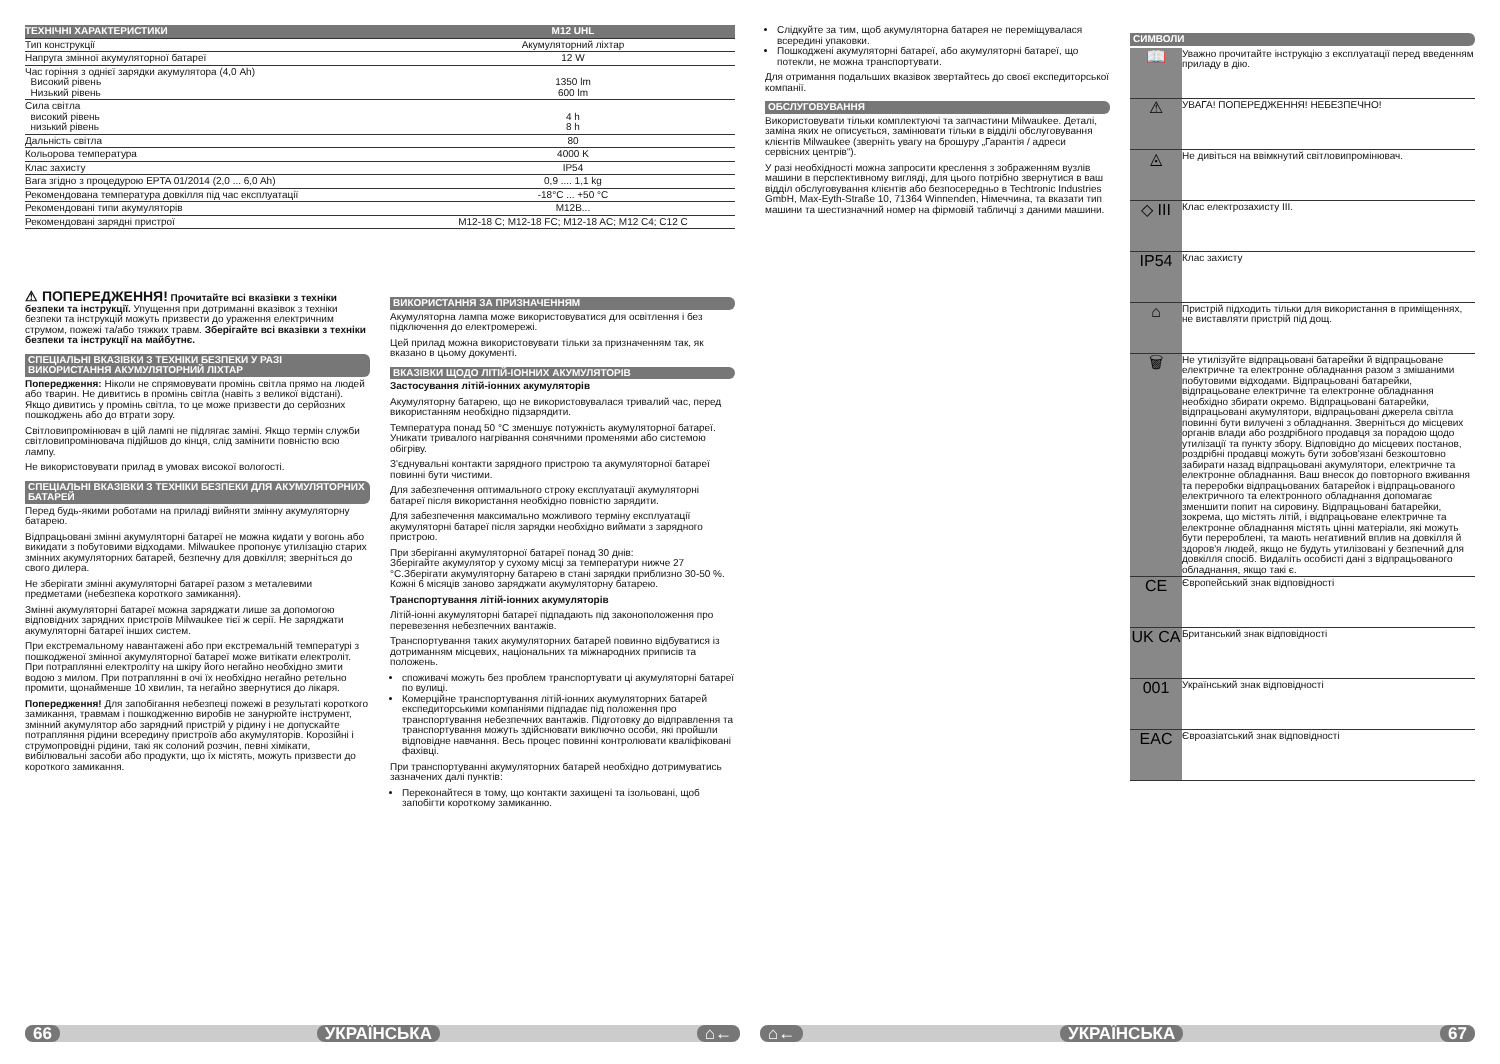| ТЕХНІЧНІ ХАРАКТЕРИСТИКИ | M12 UHL |
| --- | --- |
| Тип конструкції | Акумуляторний ліхтар |
| Напруга змінної акумуляторної батареї | 12 W |
| Час горіння з однієї зарядки акумулятора (4,0 Ah) Високий рівень Низький рівень | 1350 lm 600 lm |
| Сила світла високий рівень низький рівень | 4 h 8 h |
| Дальність світла | 80 |
| Кольорова температура | 4000 K |
| Клас захисту | IP54 |
| Вага згідно з процедурою EPTA 01/2014 (2,0 ... 6,0 Ah) | 0,9 .... 1,1 kg |
| Рекомендована температура довкілля під час експлуатації | -18°C ... +50 °C |
| Рекомендовані типи акумуляторів | M12B... |
| Рекомендовані зарядні пристрої | M12-18 C; M12-18 FC; M12-18 AC; M12 C4; C12 C |
⚠ ПОПЕРЕДЖЕННЯ! Прочитайте всі вказівки з техніки безпеки та інструкції. Упущення при дотриманні вказівок з техніки безпеки та інструкцій можуть призвести до ураження електричним струмом, пожежі та/або тяжких травм. Зберігайте всі вказівки з техніки безпеки та інструкції на майбутнє.
СПЕЦІАЛЬНІ ВКАЗІВКИ З ТЕХНІКИ БЕЗПЕКИ У РАЗІ ВИКОРИСТАННЯ АКУМУЛЯТОРНИЙ ЛІХТАР
Попередження: Ніколи не спрямовувати промінь світла прямо на людей або тварин. Не дивитись в промінь світла (навіть з великої відстані). Якщо дивитись у промінь світла, то це може призвести до серйозних пошкоджень або до втрати зору.
Світловипромінювач в цій лампі не підлягає заміні. Якщо термін служби світловипромінювача підійшов до кінця, слід замінити повністю всю лампу.
Не використовувати прилад в умовах високої вологості.
СПЕЦІАЛЬНІ ВКАЗІВКИ З ТЕХНІКИ БЕЗПЕКИ ДЛЯ АКУМУЛЯТОРНИХ БАТАРЕЙ
Перед будь-якими роботами на приладі вийняти змінну акумуляторну батарею.
Відпрацьовані змінні акумуляторні батареї не можна кидати у вогонь або викидати з побутовими відходами. Milwaukee пропонує утилізацію старих змінних акумуляторних батарей, безпечну для довкілля; зверніться до свого дилера.
Не зберігати змінні акумуляторні батареї разом з металевими предметами (небезпека короткого замикання).
Змінні акумуляторні батареї можна заряджати лише за допомогою відповідних зарядних пристроїв Milwaukee тієї ж серії. Не заряджати акумуляторні батареї інших систем.
При екстремальному навантажені або при екстремальній температурі з пошкодженої змінної акумуляторної батареї може витікати електроліт. При потраплянні електроліту на шкіру його негайно необхідно змити водою з милом. При потраплянні в очі їх необхідно негайно ретельно промити, щонайменше 10 хвилин, та негайно звернутися до лікаря.
Попередження! Для запобігання небезпеці пожежі в результаті короткого замикання, травмам і пошкодженню виробів не занурюйте інструмент, змінний акумулятор або зарядний пристрій у рідину і не допускайте потрапляння рідини всередину пристроїв або акумуляторів. Корозійні і струмопровідні рідини, такі як солоний розчин, певні хімікати, вибілювальні засоби або продукти, що їх містять, можуть призвести до короткого замикання.
ВИКОРИСТАННЯ ЗА ПРИЗНАЧЕННЯМ
Акумуляторна лампа може використовуватися для освітлення і без підключення до електромережі.
Цей прилад можна використовувати тільки за призначенням так, як вказано в цьому документі.
ВКАЗІВКИ ЩОДО ЛІТІЙ-ІОННИХ АКУМУЛЯТОРІВ
Застосування літій-іонних акумуляторів
Акумуляторну батарею, що не використовувалася тривалий час, перед використанням необхідно підзарядити.
Температура понад 50 °C зменшує потужність акумуляторної батареї. Уникати тривалого нагрівання сонячними променями або системою обігріву.
З'єднувальні контакти зарядного пристрою та акумуляторної батареї повинні бути чистими.
Для забезпечення оптимального строку експлуатації акумуляторні батареї після використання необхідно повністю зарядити.
Для забезпечення максимально можливого терміну експлуатації акумуляторні батареї після зарядки необхідно виймати з зарядного пристрою.
При зберіганні акумуляторної батареї понад 30 днів:
Зберігайте акумулятор у сухому місці за температури нижче 27 °C.Зберігати акумуляторну батарею в стані зарядки приблизно 30-50 %.
Кожні 6 місяців заново заряджати акумуляторну батарею.
Транспортування літій-іонних акумуляторів
Літій-іонні акумуляторні батареї підпадають під законоположення про перевезення небезпечних вантажів.
Транспортування таких акумуляторних батарей повинно відбуватися із дотриманням місцевих, національних та міжнародних приписів та положень.
споживачі можуть без проблем транспортувати ці акумуляторні батареї по вулиці.
Комерційне транспортування літій-іонних акумуляторних батарей експедиторськими компаніями підпадає під положення про транспортування небезпечних вантажів. Підготовку до відправлення та транспортування можуть здійснювати виключно особи, які пройшли відповідне навчання. Весь процес повинні контролювати кваліфіковані фахівці.
При транспортуванні акумуляторних батарей необхідно дотримуватись зазначених далі пунктів:
Переконайтеся в тому, що контакти захищені та ізольовані, щоб запобігти короткому замиканню.
Слідкуйте за тим, щоб акумуляторна батарея не переміщувалася всередині упаковки.
Пошкоджені акумуляторні батареї, або акумуляторні батареї, що потекли, не можна транспортувати.
Для отримання подальших вказівок звертайтесь до своєї експедиторської компанії.
ОБСЛУГОВУВАННЯ
Використовувати тільки комплектуючі та запчастини Milwaukee. Деталі, заміна яких не описується, замінювати тільки в відділі обслуговування клієнтів Milwaukee (зверніть увагу на брошуру „Гарантія / адреси сервісних центрів“).
У разі необхідності можна запросити креслення з зображенням вузлів машини в перспективному вигляді, для цього потрібно звернутися в ваш відділ обслуговування клієнтів або безпосередньо в Techtronic Industries GmbH, Max-Eyth-Straße 10, 71364 Winnenden, Німеччина, та вказати тип машини та шестизначний номер на фірмовій табличці з даними машини.
СИМВОЛИ
| 📖 | Уважно прочитайте інструкцію з експлуатації перед введенням приладу в дію. |
| ⚠ | УВАГА! ПОПЕРЕДЖЕННЯ! НЕБЕЗПЕЧНО! |
| ◬ | Не дивіться на ввімкнутий світловипромінювач. |
| ◇ III | Клас електрозахисту III. |
| IP54 | Клас захисту |
| ⌂ | Пристрій підходить тільки для використання в приміщеннях, не виставляти пристрій під дощ. |
| 🗑 | Не утилізуйте відпрацьовані батарейки й відпрацьоване електричне та електронне обладнання разом з змішаними побутовими відходами. Відпрацьовані батарейки, відпрацьоване електричне та електронне обладнання необхідно збирати окремо. Відпрацьовані батарейки, відпрацьовані акумулятори, відпрацьовані джерела світла повинні бути вилучені з обладнання. Зверніться до місцевих органів влади або роздрібного продавця за порадою щодо утилізації та пункту збору. Відповідно до місцевих постанов, роздрібні продавці можуть бути зобов'язані безкоштовно забирати назад відпрацьовані акумулятори, електричне та електронне обладнання. Ваш внесок до повторного вживання та переробки відпрацьованих батарейок і відпрацьованого електричного та електронного обладнання допомагає зменшити попит на сировину. Відпрацьовані батарейки, зокрема, що містять літій, і відпрацьоване електричне та електронне обладнання містять цінні матеріали, які можуть бути перероблені, та мають негативний вплив на довкілля й здоров'я людей, якщо не будуть утилізовані у безпечний для довкілля спосіб. Видаліть особисті дані з відпрацьованого обладнання, якщо такі є. |
| CE | Європейський знак відповідності |
| UK CA | Британський знак відповідності |
| 001 | Український знак відповідності |
| EAC | Євроазіатський знак відповідності |
66 УКРАЇНСЬКА ⌂← ⌂← УКРАЇНСЬКА 67